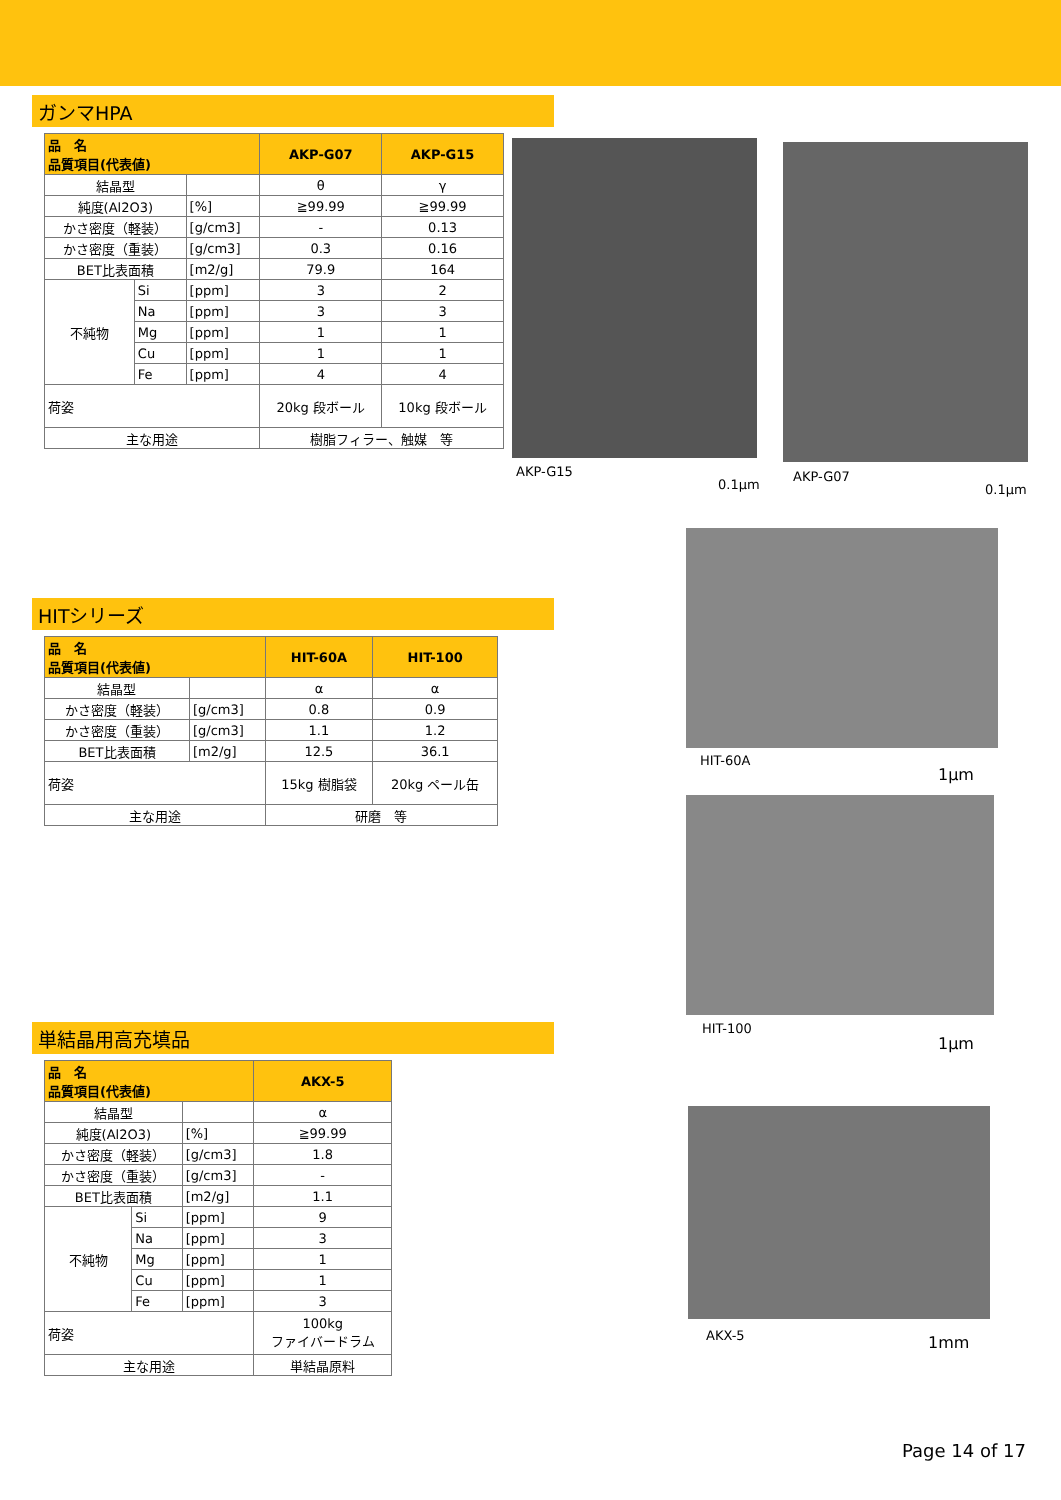ガンマHPA
| 品 名 品質項目(代表値) | | | AKP-G07 | AKP-G15 |
| --- | --- | --- | --- | --- |
| 結晶型 | | | θ | γ |
| 純度(Al2O3) | | [%] | ≧99.99 | ≧99.99 |
| かさ密度（軽装） | | [g/cm3] | - | 0.13 |
| かさ密度（重装） | | [g/cm3] | 0.3 | 0.16 |
| BET比表面積 | | [m2/g] | 79.9 | 164 |
| 不純物 | Si | [ppm] | 3 | 2 |
| | Na | [ppm] | 3 | 3 |
| | Mg | [ppm] | 1 | 1 |
| | Cu | [ppm] | 1 | 1 |
| | Fe | [ppm] | 4 | 4 |
| 荷姿 | | | 20kg 段ボール | 10kg 段ボール |
| 主な用途 | | | 樹脂フィラー、触媒 等 | |
HITシリーズ
| 品 名 品質項目(代表値) | | HIT-60A | HIT-100 |
| --- | --- | --- | --- |
| 結晶型 | | α | α |
| かさ密度（軽装） | [g/cm3] | 0.8 | 0.9 |
| かさ密度（重装） | [g/cm3] | 1.1 | 1.2 |
| BET比表面積 | [m2/g] | 12.5 | 36.1 |
| 荷姿 | | 15kg 樹脂袋 | 20kg ペール缶 |
| 主な用途 | | 研磨 等 | |
単結晶用高充填品
| 品 名 品質項目(代表値) | | | AKX-5 |
| --- | --- | --- | --- |
| 結晶型 | | | α |
| 純度(Al2O3) | | [%] | ≧99.99 |
| かさ密度（軽装） | | [g/cm3] | 1.8 |
| かさ密度（重装） | | [g/cm3] | - |
| BET比表面積 | | [m2/g] | 1.1 |
| 不純物 | Si | [ppm] | 9 |
| | Na | [ppm] | 3 |
| | Mg | [ppm] | 1 |
| | Cu | [ppm] | 1 |
| | Fe | [ppm] | 3 |
| 荷姿 | | | 100kg ファイバードラム |
| 主な用途 | | | 単結晶原料 |
AKP-G15
0.1μm
AKP-G07
0.1μm
HIT-60A
1μm
HIT-100
1μm
AKX-5 1mm
Page 14 of 17